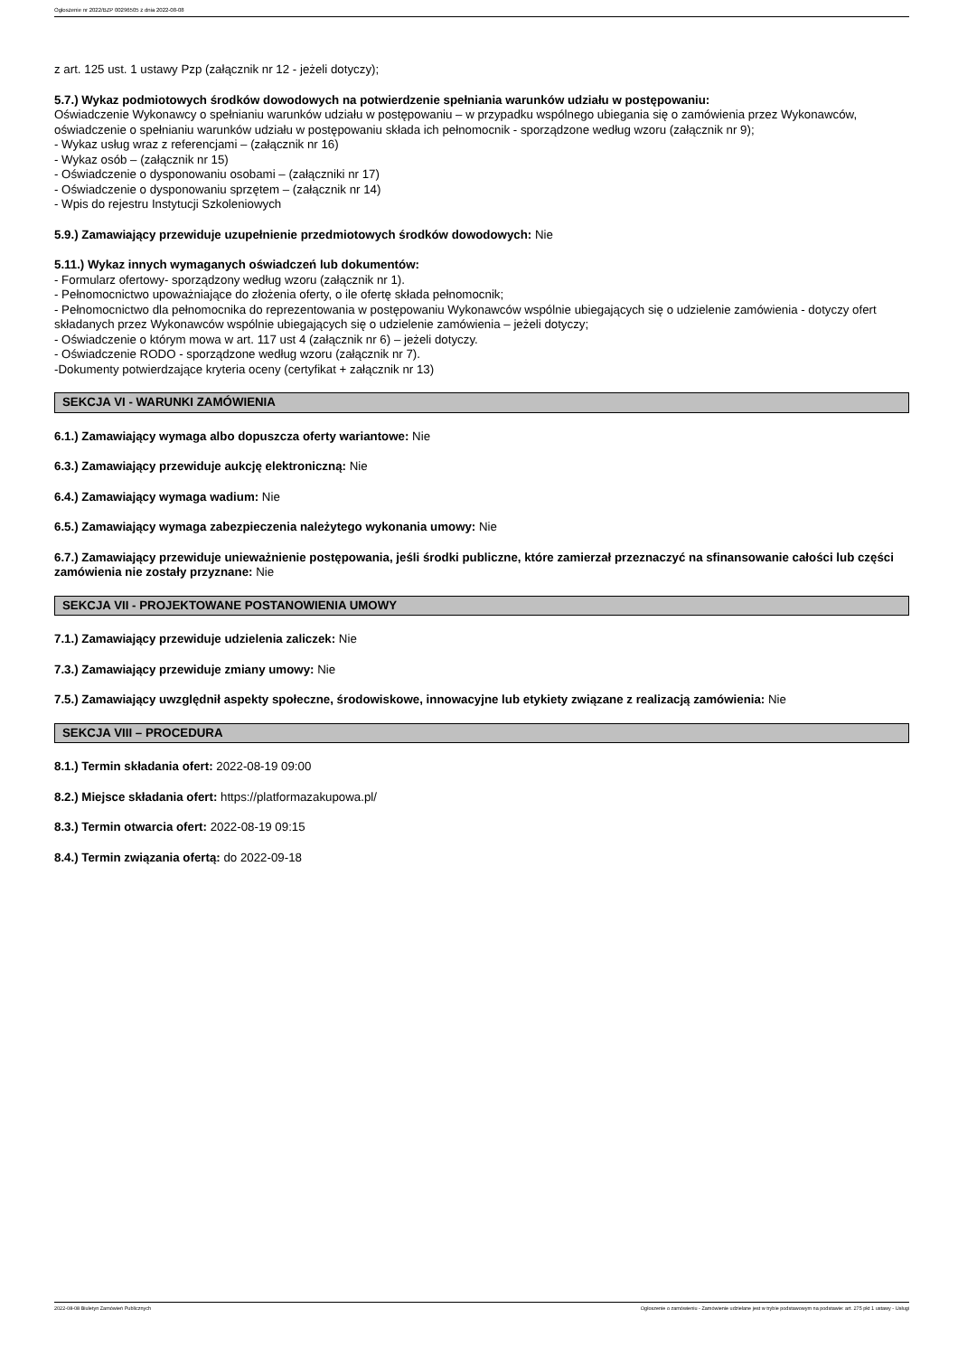Ogłoszenie nr 2022/BZP 00296505 z dnia 2022-08-08
z art. 125 ust. 1 ustawy Pzp (załącznik nr 12 - jeżeli dotyczy);
5.7.) Wykaz podmiotowych środków dowodowych na potwierdzenie spełniania warunków udziału w postępowaniu:
Oświadczenie Wykonawcy o spełnianiu warunków udziału w postępowaniu – w przypadku wspólnego ubiegania się o zamówienia przez Wykonawców, oświadczenie o spełnianiu warunków udziału w postępowaniu składa ich pełnomocnik - sporządzone według wzoru (załącznik nr 9);
- Wykaz usług wraz z referencjami – (załącznik nr 16)
- Wykaz osób – (załącznik nr 15)
- Oświadczenie o dysponowaniu osobami – (załączniki nr 17)
- Oświadczenie o dysponowaniu sprzętem – (załącznik nr 14)
- Wpis do rejestru Instytucji Szkoleniowych
5.9.) Zamawiający przewiduje uzupełnienie przedmiotowych środków dowodowych: Nie
5.11.) Wykaz innych wymaganych oświadczeń lub dokumentów:
- Formularz ofertowy- sporządzony według wzoru (załącznik nr 1).
- Pełnomocnictwo upoważniające do złożenia oferty, o ile ofertę składa pełnomocnik;
- Pełnomocnictwo dla pełnomocnika do reprezentowania w postępowaniu Wykonawców wspólnie ubiegających się o udzielenie zamówienia - dotyczy ofert składanych przez Wykonawców wspólnie ubiegających się o udzielenie zamówienia – jeżeli dotyczy;
- Oświadczenie o którym mowa w art. 117 ust 4 (załącznik nr 6) – jeżeli dotyczy.
- Oświadczenie RODO - sporządzone według wzoru (załącznik nr 7).
-Dokumenty potwierdzające kryteria oceny (certyfikat + załącznik nr 13)
SEKCJA VI - WARUNKI ZAMÓWIENIA
6.1.) Zamawiający wymaga albo dopuszcza oferty wariantowe: Nie
6.3.) Zamawiający przewiduje aukcję elektroniczną: Nie
6.4.) Zamawiający wymaga wadium: Nie
6.5.) Zamawiający wymaga zabezpieczenia należytego wykonania umowy: Nie
6.7.) Zamawiający przewiduje unieważnienie postępowania, jeśli środki publiczne, które zamierzał przeznaczyć na sfinansowanie całości lub części zamówienia nie zostały przyznane: Nie
SEKCJA VII - PROJEKTOWANE POSTANOWIENIA UMOWY
7.1.) Zamawiający przewiduje udzielenia zaliczek: Nie
7.3.) Zamawiający przewiduje zmiany umowy: Nie
7.5.) Zamawiający uwzględnił aspekty społeczne, środowiskowe, innowacyjne lub etykiety związane z realizacją zamówienia: Nie
SEKCJA VIII – PROCEDURA
8.1.) Termin składania ofert: 2022-08-19 09:00
8.2.) Miejsce składania ofert: https://platformazakupowa.pl/
8.3.) Termin otwarcia ofert: 2022-08-19 09:15
8.4.) Termin związania ofertą: do 2022-09-18
2022-08-08 Biuletyn Zamówień Publicznych Ogłoszenie o zamówieniu - Zamówienie udzielane jest w trybie podstawowym na podstawie: art. 275 pkt 1 ustawy - Usługi